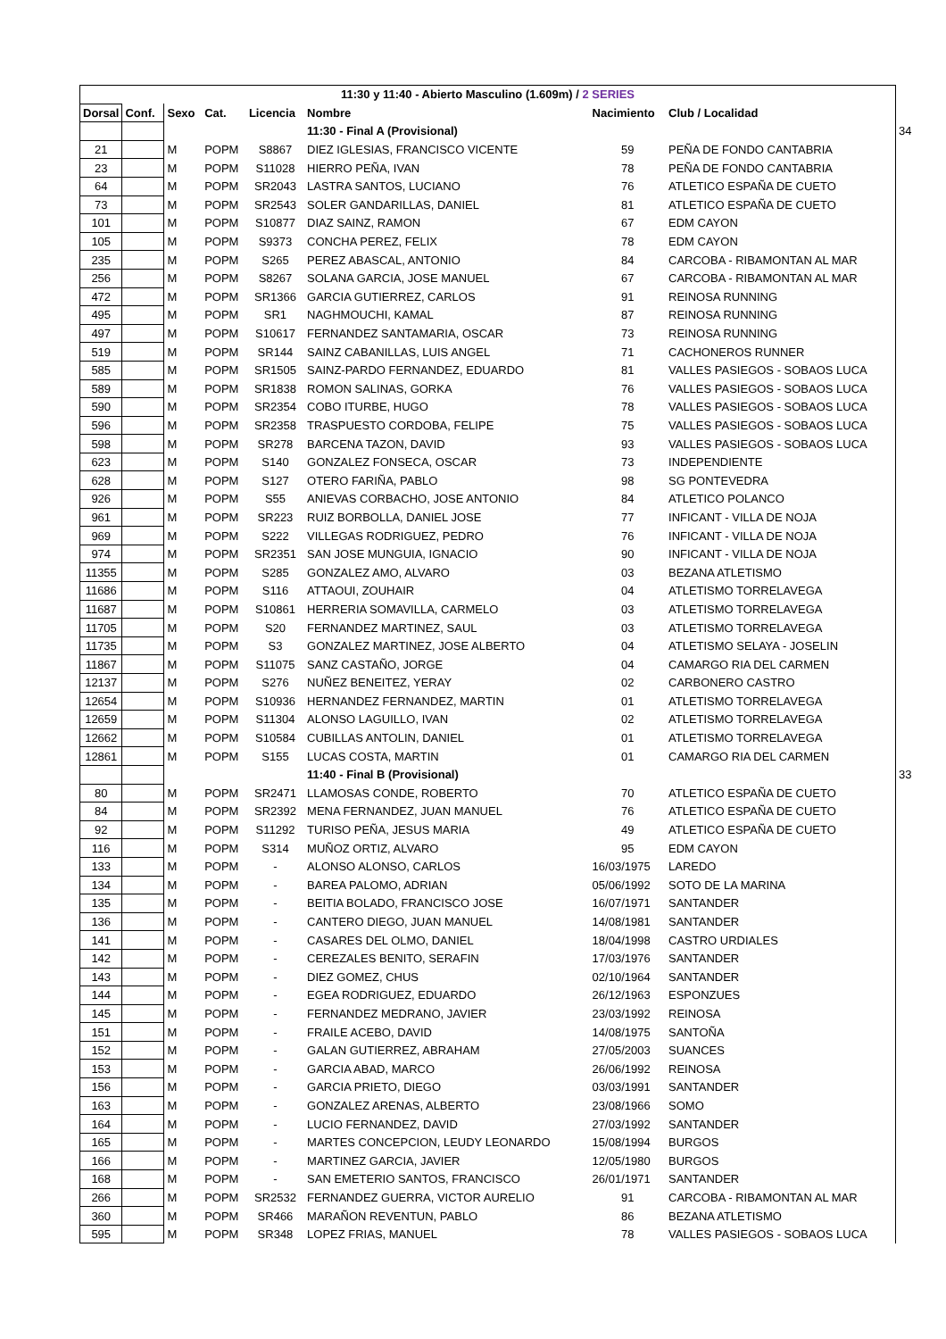| 11:30 y 11:40 - Abierto Masculino (1.609m) / 2 SERIES | | | | | | | | | |
| Dorsal | Conf. | Sexo | Cat. | Licencia | Nombre | | Nacimiento | Club / Localidad | |
| | | | | | 11:30 - Final A (Provisional) | | | | 34 |
| 21 | | M | POPM | S8867 | DIEZ IGLESIAS, FRANCISCO VICENTE | | 59 | PEÑA DE FONDO CANTABRIA | |
| 23 | | M | POPM | S11028 | HIERRO PEÑA, IVAN | | 78 | PEÑA DE FONDO CANTABRIA | |
| 64 | | M | POPM | SR2043 | LASTRA SANTOS, LUCIANO | | 76 | ATLETICO ESPAÑA DE CUETO | |
| 73 | | M | POPM | SR2543 | SOLER GANDARILLAS, DANIEL | | 81 | ATLETICO ESPAÑA DE CUETO | |
| 101 | | M | POPM | S10877 | DIAZ SAINZ, RAMON | | 67 | EDM CAYON | |
| 105 | | M | POPM | S9373 | CONCHA PEREZ, FELIX | | 78 | EDM CAYON | |
| 235 | | M | POPM | S265 | PEREZ ABASCAL, ANTONIO | | 84 | CARCOBA - RIBAMONTAN AL MAR | |
| 256 | | M | POPM | S8267 | SOLANA GARCIA, JOSE MANUEL | | 67 | CARCOBA - RIBAMONTAN AL MAR | |
| 472 | | M | POPM | SR1366 | GARCIA GUTIERREZ, CARLOS | | 91 | REINOSA RUNNING | |
| 495 | | M | POPM | SR1 | NAGHMOUCHI, KAMAL | | 87 | REINOSA RUNNING | |
| 497 | | M | POPM | S10617 | FERNANDEZ SANTAMARIA, OSCAR | | 73 | REINOSA RUNNING | |
| 519 | | M | POPM | SR144 | SAINZ CABANILLAS, LUIS ANGEL | | 71 | CACHONEROS RUNNER | |
| 585 | | M | POPM | SR1505 | SAINZ-PARDO FERNANDEZ, EDUARDO | | 81 | VALLES PASIEGOS - SOBAOS LUCA | |
| 589 | | M | POPM | SR1838 | ROMON SALINAS, GORKA | | 76 | VALLES PASIEGOS - SOBAOS LUCA | |
| 590 | | M | POPM | SR2354 | COBO ITURBE, HUGO | | 78 | VALLES PASIEGOS - SOBAOS LUCA | |
| 596 | | M | POPM | SR2358 | TRASPUESTO CORDOBA, FELIPE | | 75 | VALLES PASIEGOS - SOBAOS LUCA | |
| 598 | | M | POPM | SR278 | BARCENA TAZON, DAVID | | 93 | VALLES PASIEGOS - SOBAOS LUCA | |
| 623 | | M | POPM | S140 | GONZALEZ FONSECA, OSCAR | | 73 | INDEPENDIENTE | |
| 628 | | M | POPM | S127 | OTERO FARIÑA, PABLO | | 98 | SG PONTEVEDRA | |
| 926 | | M | POPM | S55 | ANIEVAS CORBACHO, JOSE ANTONIO | | 84 | ATLETICO POLANCO | |
| 961 | | M | POPM | SR223 | RUIZ BORBOLLA, DANIEL JOSE | | 77 | INFICANT - VILLA DE NOJA | |
| 969 | | M | POPM | S222 | VILLEGAS RODRIGUEZ, PEDRO | | 76 | INFICANT - VILLA DE NOJA | |
| 974 | | M | POPM | SR2351 | SAN JOSE MUNGUIA, IGNACIO | | 90 | INFICANT - VILLA DE NOJA | |
| 11355 | | M | POPM | S285 | GONZALEZ AMO, ALVARO | | 03 | BEZANA ATLETISMO | |
| 11686 | | M | POPM | S116 | ATTAOUI, ZOUHAIR | | 04 | ATLETISMO TORRELAVEGA | |
| 11687 | | M | POPM | S10861 | HERRERIA SOMAVILLA, CARMELO | | 03 | ATLETISMO TORRELAVEGA | |
| 11705 | | M | POPM | S20 | FERNANDEZ MARTINEZ, SAUL | | 03 | ATLETISMO TORRELAVEGA | |
| 11735 | | M | POPM | S3 | GONZALEZ MARTINEZ, JOSE ALBERTO | | 04 | ATLETISMO SELAYA - JOSELIN | |
| 11867 | | M | POPM | S11075 | SANZ CASTAÑO, JORGE | | 04 | CAMARGO RIA DEL CARMEN | |
| 12137 | | M | POPM | S276 | NUÑEZ BENEITEZ, YERAY | | 02 | CARBONERO CASTRO | |
| 12654 | | M | POPM | S10936 | HERNANDEZ FERNANDEZ, MARTIN | | 01 | ATLETISMO TORRELAVEGA | |
| 12659 | | M | POPM | S11304 | ALONSO LAGUILLO, IVAN | | 02 | ATLETISMO TORRELAVEGA | |
| 12662 | | M | POPM | S10584 | CUBILLAS ANTOLIN, DANIEL | | 01 | ATLETISMO TORRELAVEGA | |
| 12861 | | M | POPM | S155 | LUCAS COSTA, MARTIN | | 01 | CAMARGO RIA DEL CARMEN | |
| | | | | | 11:40 - Final B (Provisional) | | | | 33 |
| 80 | | M | POPM | SR2471 | LLAMOSAS CONDE, ROBERTO | | 70 | ATLETICO ESPAÑA DE CUETO | |
| 84 | | M | POPM | SR2392 | MENA FERNANDEZ, JUAN MANUEL | | 76 | ATLETICO ESPAÑA DE CUETO | |
| 92 | | M | POPM | S11292 | TURISO PEÑA, JESUS MARIA | | 49 | ATLETICO ESPAÑA DE CUETO | |
| 116 | | M | POPM | S314 | MUÑOZ ORTIZ, ALVARO | | 95 | EDM CAYON | |
| 133 | | M | POPM | - | ALONSO ALONSO, CARLOS | | 16/03/1975 | LAREDO | |
| 134 | | M | POPM | - | BAREA PALOMO, ADRIAN | | 05/06/1992 | SOTO DE LA MARINA | |
| 135 | | M | POPM | - | BEITIA BOLADO, FRANCISCO JOSE | | 16/07/1971 | SANTANDER | |
| 136 | | M | POPM | - | CANTERO DIEGO, JUAN MANUEL | | 14/08/1981 | SANTANDER | |
| 141 | | M | POPM | - | CASARES DEL OLMO, DANIEL | | 18/04/1998 | CASTRO URDIALES | |
| 142 | | M | POPM | - | CEREZALES BENITO, SERAFIN | | 17/03/1976 | SANTANDER | |
| 143 | | M | POPM | - | DIEZ GOMEZ, CHUS | | 02/10/1964 | SANTANDER | |
| 144 | | M | POPM | - | EGEA RODRIGUEZ, EDUARDO | | 26/12/1963 | ESPONZUES | |
| 145 | | M | POPM | - | FERNANDEZ MEDRANO, JAVIER | | 23/03/1992 | REINOSA | |
| 151 | | M | POPM | - | FRAILE ACEBO, DAVID | | 14/08/1975 | SANTOÑA | |
| 152 | | M | POPM | - | GALAN GUTIERREZ, ABRAHAM | | 27/05/2003 | SUANCES | |
| 153 | | M | POPM | - | GARCIA ABAD, MARCO | | 26/06/1992 | REINOSA | |
| 156 | | M | POPM | - | GARCIA PRIETO, DIEGO | | 03/03/1991 | SANTANDER | |
| 163 | | M | POPM | - | GONZALEZ ARENAS, ALBERTO | | 23/08/1966 | SOMO | |
| 164 | | M | POPM | - | LUCIO FERNANDEZ, DAVID | | 27/03/1992 | SANTANDER | |
| 165 | | M | POPM | - | MARTES CONCEPCION, LEUDY LEONARDO | | 15/08/1994 | BURGOS | |
| 166 | | M | POPM | - | MARTINEZ GARCIA, JAVIER | | 12/05/1980 | BURGOS | |
| 168 | | M | POPM | - | SAN EMETERIO SANTOS, FRANCISCO | | 26/01/1971 | SANTANDER | |
| 266 | | M | POPM | SR2532 | FERNANDEZ GUERRA, VICTOR AURELIO | | 91 | CARCOBA - RIBAMONTAN AL MAR | |
| 360 | | M | POPM | SR466 | MARAÑON REVENTUN, PABLO | | 86 | BEZANA ATLETISMO | |
| 595 | | M | POPM | SR348 | LOPEZ FRIAS, MANUEL | | 78 | VALLES PASIEGOS - SOBAOS LUCA | |